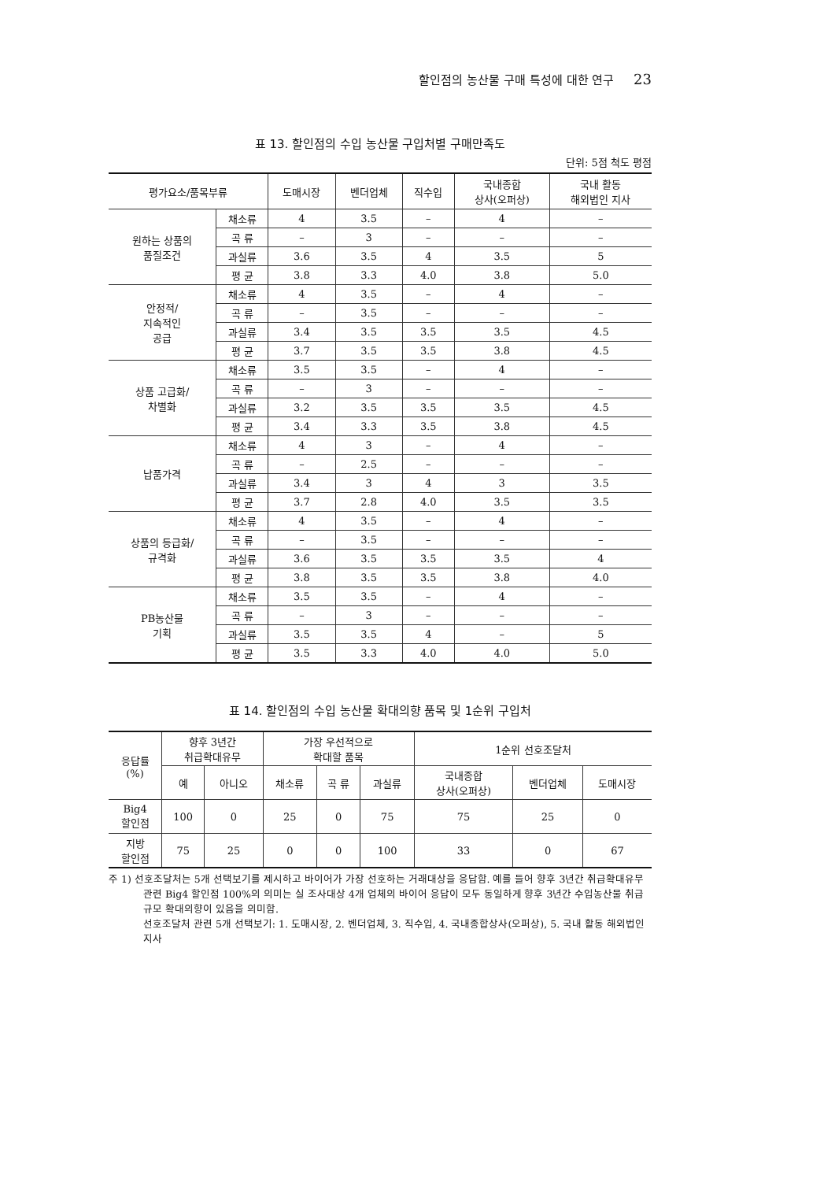할인점의 농산물 구매 특성에 대한 연구 23
표 13. 할인점의 수입 농산물 구입처별 구매만족도
단위: 5점 척도 평점
| 평가요소/품목부류 | | 도매시장 | 벤더업체 | 직수입 | 국내종합 상사(오퍼상) | 국내 활동 해외법인 지사 |
| --- | --- | --- | --- | --- | --- | --- |
| 원하는 상품의 품질조건 | 채소류 | 4 | 3.5 | – | 4 | – |
| | 곡 류 | – | 3 | – | – | – |
| | 과실류 | 3.6 | 3.5 | 4 | 3.5 | 5 |
| | 평 균 | 3.8 | 3.3 | 4.0 | 3.8 | 5.0 |
| 안정적/ 지속적인 공급 | 채소류 | 4 | 3.5 | – | 4 | – |
| | 곡 류 | – | 3.5 | – | – | – |
| | 과실류 | 3.4 | 3.5 | 3.5 | 3.5 | 4.5 |
| | 평 균 | 3.7 | 3.5 | 3.5 | 3.8 | 4.5 |
| 상품 고급화/ 차별화 | 채소류 | 3.5 | 3.5 | – | 4 | – |
| | 곡 류 | – | 3 | – | – | – |
| | 과실류 | 3.2 | 3.5 | 3.5 | 3.5 | 4.5 |
| | 평 균 | 3.4 | 3.3 | 3.5 | 3.8 | 4.5 |
| 납품가격 | 채소류 | 4 | 3 | – | 4 | – |
| | 곡 류 | – | 2.5 | – | – | – |
| | 과실류 | 3.4 | 3 | 4 | 3 | 3.5 |
| | 평 균 | 3.7 | 2.8 | 4.0 | 3.5 | 3.5 |
| 상품의 등급화/ 규격화 | 채소류 | 4 | 3.5 | – | 4 | – |
| | 곡 류 | – | 3.5 | – | – | – |
| | 과실류 | 3.6 | 3.5 | 3.5 | 3.5 | 4 |
| | 평 균 | 3.8 | 3.5 | 3.5 | 3.8 | 4.0 |
| PB농산물 기획 | 채소류 | 3.5 | 3.5 | – | 4 | – |
| | 곡 류 | – | 3 | – | – | – |
| | 과실류 | 3.5 | 3.5 | 4 | – | 5 |
| | 평 균 | 3.5 | 3.3 | 4.0 | 4.0 | 5.0 |
표 14. 할인점의 수입 농산물 확대의향 품목 및 1순위 구입처
| 응답률 (%) | 향후 3년간 취급확대유무 | | 가장 우선적으로 확대할 품목 | | | 1순위 선호조달처 | | |
| --- | --- | --- | --- | --- | --- | --- | --- | --- |
| | 예 | 아니오 | 채소류 | 곡 류 | 과실류 | 국내종합 상사(오퍼상) | 벤더업체 | 도매시장 |
| Big4 할인점 | 100 | 0 | 25 | 0 | 75 | 75 | 25 | 0 |
| 지방 할인점 | 75 | 25 | 0 | 0 | 100 | 33 | 0 | 67 |
주 1) 선호조달처는 5개 선택보기를 제시하고 바이어가 가장 선호하는 거래대상을 응답함. 예를 들어 향후 3년간 취급확대유무 관련 Big4 할인점 100%의 의미는 실 조사대상 4개 업체의 바이어 응답이 모두 동일하게 향후 3년간 수입농산물 취급규모 확대의향이 있음을 의미함.
선호조달처 관련 5개 선택보기: 1. 도매시장, 2. 벤더업체, 3. 직수입, 4. 국내종합상사(오퍼상), 5. 국내 활동 해외법인지사